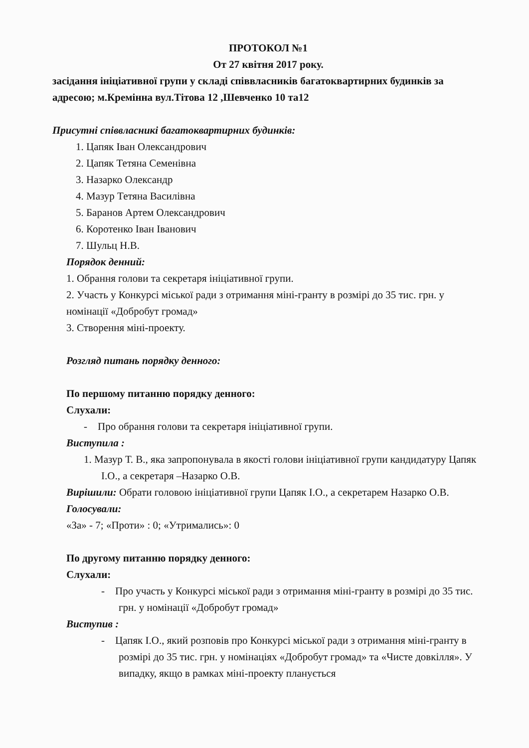ПРОТОКОЛ №1
От 27 квітня 2017 року.
засідання ініціативної групи у складі співвласників багатоквартирних будинків за адресою; м.Кремінна вул.Тітова 12 ,Шевченко 10 та12
Присутні співвласникі багатоквартирних будинків:
1. Цапяк Іван Олександрович
2. Цапяк Тетяна Семенівна
3. Назарко Олександр
4. Мазур Тетяна Василівна
5. Баранов Артем Олександрович
6. Коротенко Іван Іванович
7. Шульц Н.В.
Порядок денний:
1. Обрання голови та секретаря ініціативної групи.
2. Участь у Конкурсі міської ради з отримання міні-гранту в розмірі до 35 тис. грн. у номінації «Добробут громад»
3. Створення міні-проекту.
Розгляд питань порядку денного:
По першому питанню порядку денного:
Слухали:
- Про обрання голови та секретаря ініціативної групи.
Виступила :
1. Мазур Т. В., яка запропонувала в якості голови ініціативної групи кандидатуру Цапяк І.О., а секретаря –Назарко О.В.
Вирішили: Обрати головою ініціативної групи Цапяк І.О., а секретарем Назарко О.В.
Голосували:
«За» - 7; «Проти» : 0; «Утримались»: 0
По другому питанню порядку денного:
Слухали:
- Про участь у Конкурсі міської ради з отримання міні-гранту в розмірі до 35 тис. грн. у номінації «Добробут громад»
Виступив :
- Цапяк І.О., який розповів про Конкурсі міської ради з отримання міні-гранту в розмірі до 35 тис. грн. у номінаціях «Добробут громад» та «Чисте довкілля». У випадку, якщо в рамках міні-проекту планується